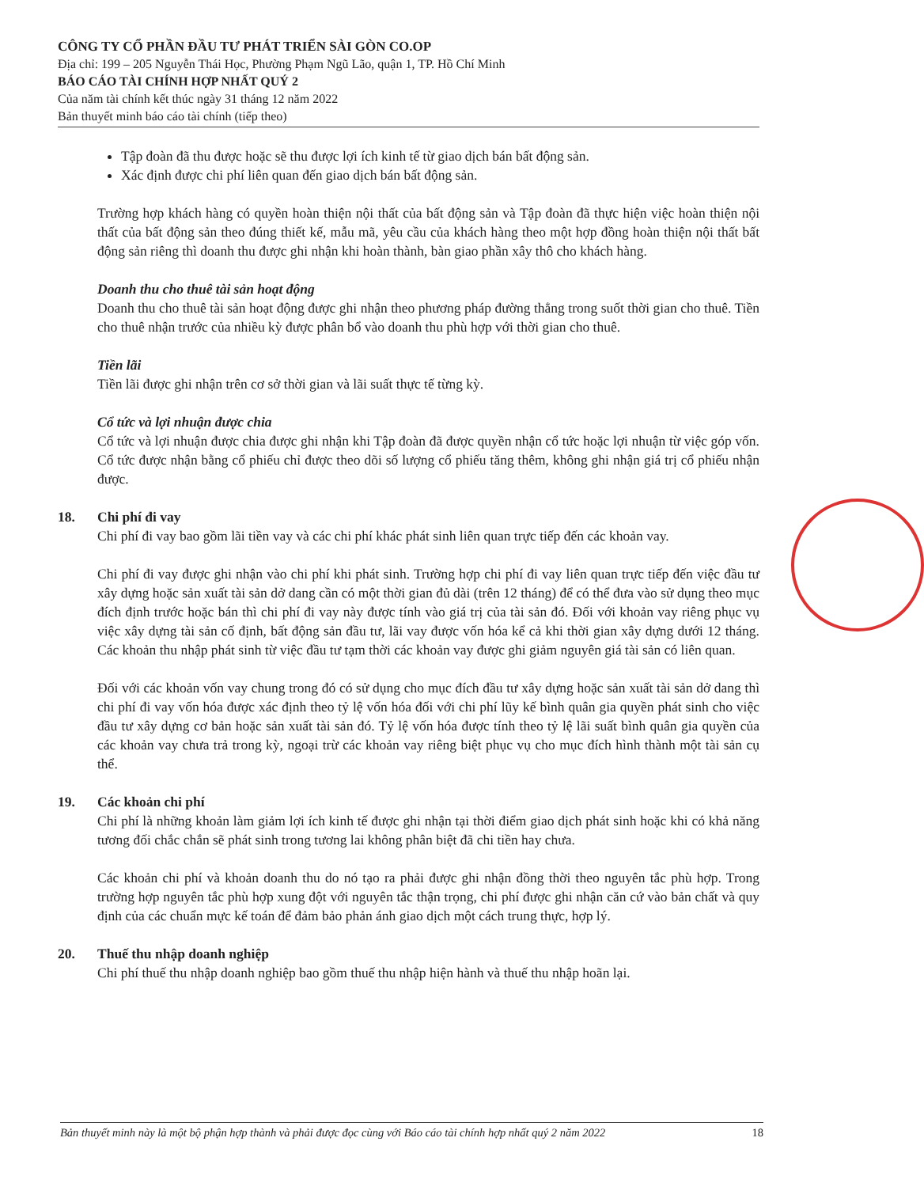CÔNG TY CỔ PHẦN ĐẦU TƯ PHÁT TRIỂN SÀI GÒN CO.OP
Địa chỉ: 199 – 205 Nguyễn Thái Học, Phường Phạm Ngũ Lão, quận 1, TP. Hồ Chí Minh
BÁO CÁO TÀI CHÍNH HỢP NHẤT QUÝ 2
Của năm tài chính kết thúc ngày 31 tháng 12 năm 2022
Bản thuyết minh báo cáo tài chính (tiếp theo)
Tập đoàn đã thu được hoặc sẽ thu được lợi ích kinh tế từ giao dịch bán bất động sản.
Xác định được chi phí liên quan đến giao dịch bán bất động sản.
Trường hợp khách hàng có quyền hoàn thiện nội thất của bất động sản và Tập đoàn đã thực hiện việc hoàn thiện nội thất của bất động sản theo đúng thiết kế, mẫu mã, yêu cầu của khách hàng theo một hợp đồng hoàn thiện nội thất bất động sản riêng thì doanh thu được ghi nhận khi hoàn thành, bàn giao phần xây thô cho khách hàng.
Doanh thu cho thuê tài sản hoạt động
Doanh thu cho thuê tài sản hoạt động được ghi nhận theo phương pháp đường thẳng trong suốt thời gian cho thuê. Tiền cho thuê nhận trước của nhiều kỳ được phân bổ vào doanh thu phù hợp với thời gian cho thuê.
Tiền lãi
Tiền lãi được ghi nhận trên cơ sở thời gian và lãi suất thực tế từng kỳ.
Cổ tức và lợi nhuận được chia
Cổ tức và lợi nhuận được chia được ghi nhận khi Tập đoàn đã được quyền nhận cổ tức hoặc lợi nhuận từ việc góp vốn. Cổ tức được nhận bằng cổ phiếu chỉ được theo dõi số lượng cổ phiếu tăng thêm, không ghi nhận giá trị cổ phiếu nhận được.
18. Chi phí đi vay
Chi phí đi vay bao gồm lãi tiền vay và các chi phí khác phát sinh liên quan trực tiếp đến các khoản vay.
Chi phí đi vay được ghi nhận vào chi phí khi phát sinh. Trường hợp chi phí đi vay liên quan trực tiếp đến việc đầu tư xây dựng hoặc sản xuất tài sản dở dang cần có một thời gian đủ dài (trên 12 tháng) để có thể đưa vào sử dụng theo mục đích định trước hoặc bán thì chi phí đi vay này được tính vào giá trị của tài sản đó. Đối với khoản vay riêng phục vụ việc xây dựng tài sản cố định, bất động sản đầu tư, lãi vay được vốn hóa kể cả khi thời gian xây dựng dưới 12 tháng. Các khoản thu nhập phát sinh từ việc đầu tư tạm thời các khoản vay được ghi giảm nguyên giá tài sản có liên quan.
Đối với các khoản vốn vay chung trong đó có sử dụng cho mục đích đầu tư xây dựng hoặc sản xuất tài sản dở dang thì chi phí đi vay vốn hóa được xác định theo tỷ lệ vốn hóa đối với chi phí lũy kế bình quân gia quyền phát sinh cho việc đầu tư xây dựng cơ bản hoặc sản xuất tài sản đó. Tỷ lệ vốn hóa được tính theo tỷ lệ lãi suất bình quân gia quyền của các khoản vay chưa trả trong kỳ, ngoại trừ các khoản vay riêng biệt phục vụ cho mục đích hình thành một tài sản cụ thể.
19. Các khoản chi phí
Chi phí là những khoản làm giảm lợi ích kinh tế được ghi nhận tại thời điểm giao dịch phát sinh hoặc khi có khả năng tương đối chắc chắn sẽ phát sinh trong tương lai không phân biệt đã chi tiền hay chưa.
Các khoản chi phí và khoản doanh thu do nó tạo ra phải được ghi nhận đồng thời theo nguyên tắc phù hợp. Trong trường hợp nguyên tắc phù hợp xung đột với nguyên tắc thận trọng, chi phí được ghi nhận căn cứ vào bản chất và quy định của các chuẩn mực kế toán để đảm bảo phản ánh giao dịch một cách trung thực, hợp lý.
20. Thuế thu nhập doanh nghiệp
Chi phí thuế thu nhập doanh nghiệp bao gồm thuế thu nhập hiện hành và thuế thu nhập hoãn lại.
Bản thuyết minh này là một bộ phận hợp thành và phải được đọc cùng với Báo cáo tài chính hợp nhất quý 2 năm 2022 18